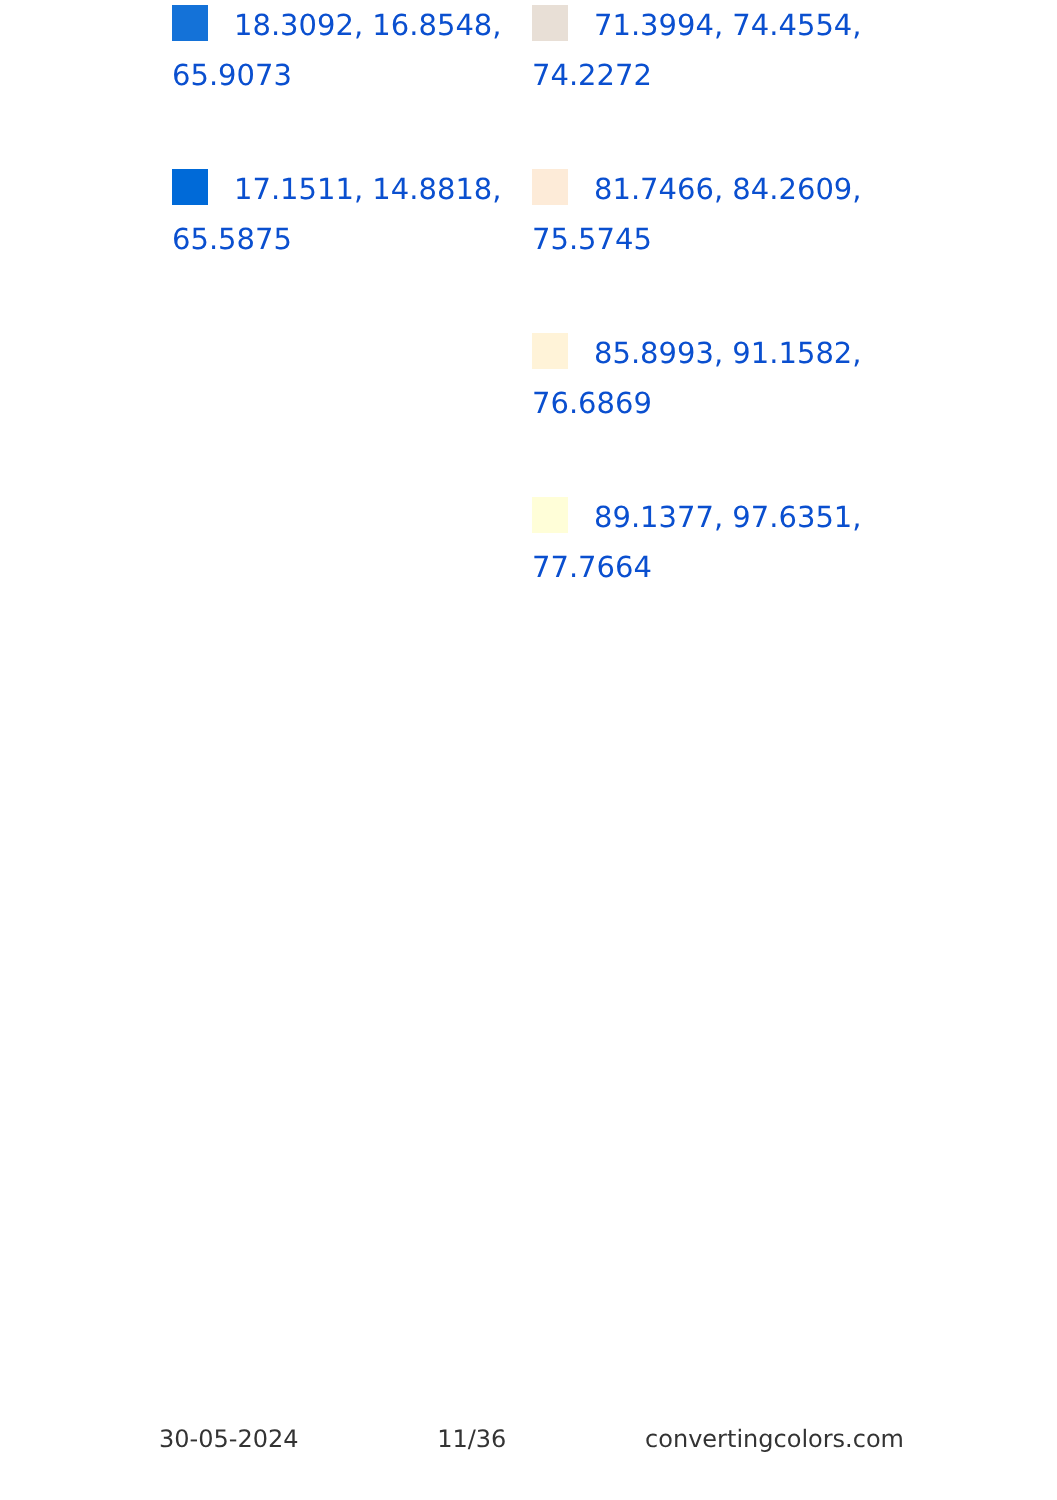18.3092, 16.8548, 65.9073
17.1511, 14.8818, 65.5875
71.3994, 74.4554, 74.2272
81.7466, 84.2609, 75.5745
85.8993, 91.1582, 76.6869
89.1377, 97.6351, 77.7664
30-05-2024 11/36 convertingcolors.com